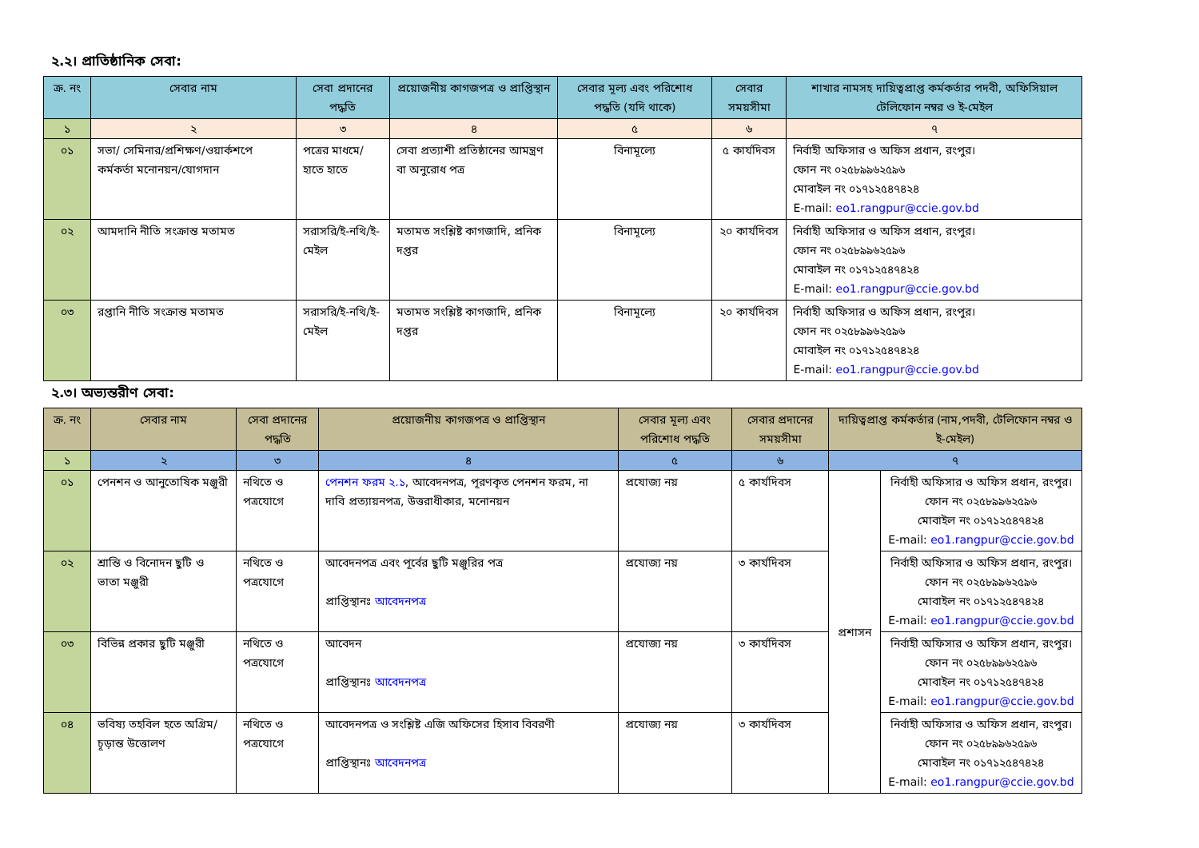২.২। প্রাতিষ্ঠানিক সেবা:
| ক্র. নং | সেবার নাম | সেবা প্রদানের পদ্ধতি | প্রয়োজনীয় কাগজপত্র ও প্রাপ্তিস্থান | সেবার মূল্য এবং পরিশোধ পদ্ধতি (যদি থাকে) | সেবার সময়সীমা | শাখার নামসহ দায়িত্বপ্রাপ্ত কর্মকর্তার পদবী, অফিসিয়াল টেলিফোন নম্বর ও ই-মেইল |
| --- | --- | --- | --- | --- | --- | --- |
| ১ | ২ | ৩ | ৪ | ৫ | ৬ | ৭ |
| ০১ | সভা/ সেমিনার/প্রশিক্ষণ/ওয়ার্কশপে কর্মকর্তা মনোনয়ন/যোগদান | পত্রের মাধমে/হাতে হাতে | সেবা প্রত্যাশী প্রতিষ্ঠানের আমন্ত্রণ বা অনুরোধ পত্র | বিনামূল্যে | ৫ কার্যদিবস | নির্বাহী অফিসার ও অফিস প্রধান, রংপুর। ফোন নং ০২৫৮৯৯৬২৫৯৬ মোবাইল নং ০১৭১২৫৪৭৪২৪ E-mail: eo1.rangpur@ccie.gov.bd |
| ০২ | আমদানি নীতি সংক্রান্ত মতামত | সরাসরি/ই-নথি/ই-মেইল | মতামত সংশ্লিষ্ট কাগজাদি, প্রনিক দপ্তর | বিনামূল্যে | ২০ কার্যদিবস | নির্বাহী অফিসার ও অফিস প্রধান, রংপুর। ফোন নং ০২৫৮৯৯৬২৫৯৬ মোবাইল নং ০১৭১২৫৪৭৪২৪ E-mail: eo1.rangpur@ccie.gov.bd |
| ০৩ | রপ্তানি নীতি সংক্রান্ত মতামত | সরাসরি/ই-নথি/ই-মেইল | মতামত সংশ্লিষ্ট কাগজাদি, প্রনিক দপ্তর | বিনামূল্যে | ২০ কার্যদিবস | নির্বাহী অফিসার ও অফিস প্রধান, রংপুর। ফোন নং ০২৫৮৯৯৬২৫৯৬ মোবাইল নং ০১৭১২৫৪৭৪২৪ E-mail: eo1.rangpur@ccie.gov.bd |
২.৩। অভ্যন্তরীণ সেবা:
| ক্র. নং | সেবার নাম | সেবা প্রদানের পদ্ধতি | প্রয়োজনীয় কাগজপত্র ও প্রাপ্তিস্থান | সেবার মূল্য এবং পরিশোধ পদ্ধতি | সেবার প্রদানের সময়সীমা | দায়িত্বপ্রাপ্ত কর্মকর্তার (নাম,পদবী, টেলিফোন নম্বর ও ই-মেইল) | |
| --- | --- | --- | --- | --- | --- | --- | --- |
| ১ | ২ | ৩ | ৪ | ৫ | ৬ | ৭ | |
| ০১ | পেনশন ও আনুতোষিক মঞ্জুরী | নথিতে ও পত্রযোগে | পেনশন ফরম ২.১ , আবেদনপত্র, পূরণকৃত পেনশন ফরম, না দাবি প্রত্যায়নপত্র, উত্তরাধীকার, মনোনয়ন | প্রযোজ্য নয় | ৫ কার্যদিবস | প্রশাসন | নির্বাহী অফিসার ও অফিস প্রধান, রংপুর। ফোন নং ০২৫৮৯৯৬২৫৯৬ মোবাইল নং ০১৭১২৫৪৭৪২৪ E-mail: eo1.rangpur@ccie.gov.bd |
| ০২ | শ্রান্তি ও বিনোদন ছুটি ও ভাতা মঞ্জুরী | নথিতে ও পত্রযোগে | আবেদনপত্র এবং পূর্বের ছুটি মঞ্জুরির পত্র প্রাপ্তিস্থানঃ আবেদনপত্র | প্রযোজ্য নয় | ৩ কার্যদিবস | | নির্বাহী অফিসার ও অফিস প্রধান, রংপুর। ফোন নং ০২৫৮৯৯৬২৫৯৬ মোবাইল নং ০১৭১২৫৪৭৪২৪ E-mail: eo1.rangpur@ccie.gov.bd |
| ০৩ | বিভিন্ন প্রকার ছুটি মঞ্জুরী | নথিতে ও পত্রযোগে | আবেদন প্রাপ্তিস্থানঃ আবেদনপত্র | প্রযোজ্য নয় | ৩ কার্যদিবস | | নির্বাহী অফিসার ও অফিস প্রধান, রংপুর। ফোন নং ০২৫৮৯৯৬২৫৯৬ মোবাইল নং ০১৭১২৫৪৭৪২৪ E-mail: eo1.rangpur@ccie.gov.bd |
| ০৪ | ভবিষ্য তহবিল হতে অগ্রিম/চূড়ান্ত উত্তোলণ | নথিতে ও পত্রযোগে | আবেদনপত্র ও সংশ্লিষ্ট এজি অফিসের হিসাব বিবরণী প্রাপ্তিস্থানঃ আবেদনপত্র | প্রযোজ্য নয় | ৩ কার্যদিবস | | নির্বাহী অফিসার ও অফিস প্রধান, রংপুর। ফোন নং ০২৫৮৯৯৬২৫৯৬ মোবাইল নং ০১৭১২৫৪৭৪২৪ E-mail: eo1.rangpur@ccie.gov.bd |